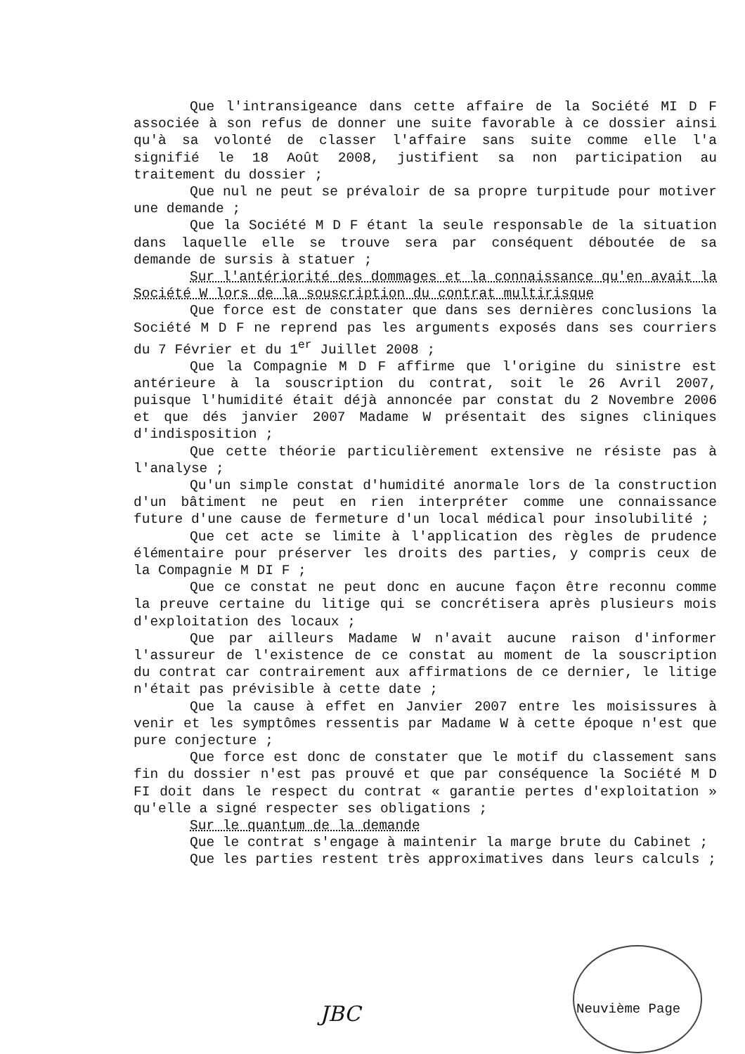Que l'intransigeance dans cette affaire de la Société MI D F associée à son refus de donner une suite favorable à ce dossier ainsi qu'à sa volonté de classer l'affaire sans suite comme elle l'a signifié le 18 Août 2008, justifient sa non participation au traitement du dossier ;
Que nul ne peut se prévaloir de sa propre turpitude pour motiver une demande ;
Que la Société M D F étant la seule responsable de la situation dans laquelle elle se trouve sera par conséquent déboutée de sa demande de sursis à statuer ;
Sur l'antériorité des dommages et la connaissance qu'en avait la Société W lors de la souscription du contrat multirisque
Que force est de constater que dans ses dernières conclusions la Société M D F ne reprend pas les arguments exposés dans ses courriers du 7 Février et du 1<sup>er</sup> Juillet 2008 ;
Que la Compagnie M D F affirme que l'origine du sinistre est antérieure à la souscription du contrat, soit le 26 Avril 2007, puisque l'humidité était déjà annoncée par constat du 2 Novembre 2006 et que dés janvier 2007 Madame W présentait des signes cliniques d'indisposition ;
Que cette théorie particulièrement extensive ne résiste pas à l'analyse ;
Qu'un simple constat d'humidité anormale lors de la construction d'un bâtiment ne peut en rien interpréter comme une connaissance future d'une cause de fermeture d'un local médical pour insolubilité ;
Que cet acte se limite à l'application des règles de prudence élémentaire pour préserver les droits des parties, y compris ceux de la Compagnie M DI F ;
Que ce constat ne peut donc en aucune façon être reconnu comme la preuve certaine du litige qui se concrétisera après plusieurs mois d'exploitation des locaux ;
Que par ailleurs Madame W n'avait aucune raison d'informer l'assureur de l'existence de ce constat au moment de la souscription du contrat car contrairement aux affirmations de ce dernier, le litige n'était pas prévisible à cette date ;
Que la cause à effet en Janvier 2007 entre les moisissures à venir et les symptômes ressentis par Madame W à cette époque n'est que pure conjecture ;
Que force est donc de constater que le motif du classement sans fin du dossier n'est pas prouvé et que par conséquence la Société M D FI doit dans le respect du contrat « garantie pertes d'exploitation » qu'elle a signé respecter ses obligations ;
Sur le quantum de la demande
Que le contrat s'engage à maintenir la marge brute du Cabinet ;
Que les parties restent très approximatives dans leurs calculs ;
JBC Neuvième Page